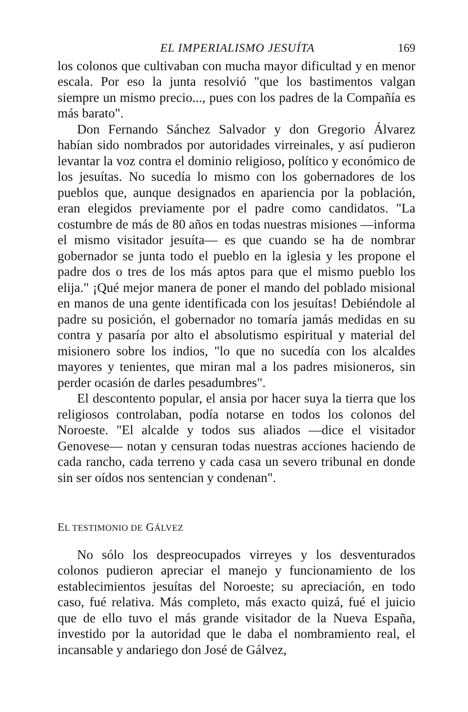EL IMPERIALISMO JESUÍTA 169
los colonos que cultivaban con mucha mayor dificultad y en menor escala. Por eso la junta resolvió "que los bastimentos valgan siempre un mismo precio..., pues con los padres de la Compañía es más barato".
Don Fernando Sánchez Salvador y don Gregorio Álvarez habían sido nombrados por autoridades virreinales, y así pudieron levantar la voz contra el dominio religioso, político y económico de los jesuítas. No sucedía lo mismo con los gobernadores de los pueblos que, aunque designados en apariencia por la población, eran elegidos previamente por el padre como candidatos. "La costumbre de más de 80 años en todas nuestras misiones —informa el mismo visitador jesuíta— es que cuando se ha de nombrar gobernador se junta todo el pueblo en la iglesia y les propone el padre dos o tres de los más aptos para que el mismo pueblo los elija." ¡Qué mejor manera de poner el mando del poblado misional en manos de una gente identificada con los jesuítas! Debiéndole al padre su posición, el gobernador no tomaría jamás medidas en su contra y pasaría por alto el absolutismo espiritual y material del misionero sobre los indios, "lo que no sucedía con los alcaldes mayores y tenientes, que miran mal a los padres misioneros, sin perder ocasión de darles pesadumbres".
El descontento popular, el ansia por hacer suya la tierra que los religiosos controlaban, podía notarse en todos los colonos del Noroeste. "El alcalde y todos sus aliados —dice el visitador Genovese— notan y censuran todas nuestras acciones haciendo de cada rancho, cada terreno y cada casa un severo tribunal en donde sin ser oídos nos sentencian y condenan".
EL TESTIMONIO DE GÁLVEZ
No sólo los despreocupados virreyes y los desventurados colonos pudieron apreciar el manejo y funcionamiento de los establecimientos jesuítas del Noroeste; su apreciación, en todo caso, fué relativa. Más completo, más exacto quizá, fué el juicio que de ello tuvo el más grande visitador de la Nueva España, investido por la autoridad que le daba el nombramiento real, el incansable y andariego don José de Gálvez,